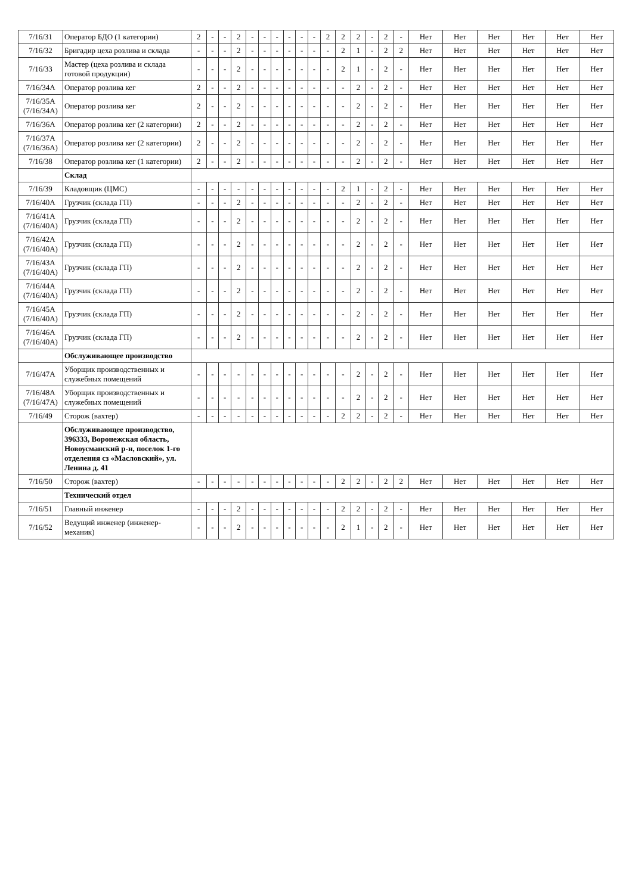| 7/16/31 | Оператор БДО (1 категории) | 2 | - | - | 2 | - | - | - | - | - | - | 2 | 2 | 2 | - | 2 | - | Нет | Нет | Нет | Нет | Нет | Нет |
| 7/16/32 | Бригадир цеха розлива и склада | - | - | - | 2 | - | - | - | - | - | - | - | 2 | 1 | - | 2 | 2 | Нет | Нет | Нет | Нет | Нет | Нет |
| 7/16/33 | Мастер (цеха розлива и склада готовой продукции) | - | - | - | 2 | - | - | - | - | - | - | - | 2 | 1 | - | 2 | - | Нет | Нет | Нет | Нет | Нет | Нет |
| 7/16/34А | Оператор розлива кег | 2 | - | - | 2 | - | - | - | - | - | - | - | - | 2 | - | 2 | - | Нет | Нет | Нет | Нет | Нет | Нет |
| 7/16/35А (7/16/34А) | Оператор розлива кег | 2 | - | - | 2 | - | - | - | - | - | - | - | - | 2 | - | 2 | - | Нет | Нет | Нет | Нет | Нет | Нет |
| 7/16/36А | Оператор розлива кег (2 категории) | 2 | - | - | 2 | - | - | - | - | - | - | - | - | 2 | - | 2 | - | Нет | Нет | Нет | Нет | Нет | Нет |
| 7/16/37А (7/16/36А) | Оператор розлива кег (2 категории) | 2 | - | - | 2 | - | - | - | - | - | - | - | - | 2 | - | 2 | - | Нет | Нет | Нет | Нет | Нет | Нет |
| 7/16/38 | Оператор розлива кег (1 категории) | 2 | - | - | 2 | - | - | - | - | - | - | - | - | 2 | - | 2 | - | Нет | Нет | Нет | Нет | Нет | Нет |
| | Склад | | | | | | | | | | | | | | | | | | | | | | |
| 7/16/39 | Кладовщик (ЦМС) | - | - | - | - | - | - | - | - | - | - | - | 2 | 1 | - | 2 | - | Нет | Нет | Нет | Нет | Нет | Нет |
| 7/16/40А | Грузчик (склада ГП) | - | - | - | 2 | - | - | - | - | - | - | - | - | 2 | - | 2 | - | Нет | Нет | Нет | Нет | Нет | Нет |
| 7/16/41А (7/16/40А) | Грузчик (склада ГП) | - | - | - | 2 | - | - | - | - | - | - | - | - | 2 | - | 2 | - | Нет | Нет | Нет | Нет | Нет | Нет |
| 7/16/42А (7/16/40А) | Грузчик (склада ГП) | - | - | - | 2 | - | - | - | - | - | - | - | - | 2 | - | 2 | - | Нет | Нет | Нет | Нет | Нет | Нет |
| 7/16/43А (7/16/40А) | Грузчик (склада ГП) | - | - | - | 2 | - | - | - | - | - | - | - | - | 2 | - | 2 | - | Нет | Нет | Нет | Нет | Нет | Нет |
| 7/16/44А (7/16/40А) | Грузчик (склада ГП) | - | - | - | 2 | - | - | - | - | - | - | - | - | 2 | - | 2 | - | Нет | Нет | Нет | Нет | Нет | Нет |
| 7/16/45А (7/16/40А) | Грузчик (склада ГП) | - | - | - | 2 | - | - | - | - | - | - | - | - | 2 | - | 2 | - | Нет | Нет | Нет | Нет | Нет | Нет |
| 7/16/46А (7/16/40А) | Грузчик (склада ГП) | - | - | - | 2 | - | - | - | - | - | - | - | - | 2 | - | 2 | - | Нет | Нет | Нет | Нет | Нет | Нет |
| | Обслуживающее производство | | | | | | | | | | | | | | | | | | | | | | |
| 7/16/47А | Уборщик производственных и служебных помещений | - | - | - | - | - | - | - | - | - | - | - | - | 2 | - | 2 | - | Нет | Нет | Нет | Нет | Нет | Нет |
| 7/16/48А (7/16/47А) | Уборщик производственных и служебных помещений | - | - | - | - | - | - | - | - | - | - | - | - | 2 | - | 2 | - | Нет | Нет | Нет | Нет | Нет | Нет |
| 7/16/49 | Сторож (вахтер) | - | - | - | - | - | - | - | - | - | - | - | 2 | 2 | - | 2 | - | Нет | Нет | Нет | Нет | Нет | Нет |
| | Обслуживающее производство, 396333, Воронежская область, Новоусманский р-н, поселок 1-го отделения сз «Масловский», ул. Ленина д. 41 | | | | | | | | | | | | | | | | | | | | | | |
| 7/16/50 | Сторож (вахтер) | - | - | - | - | - | - | - | - | - | - | - | 2 | 2 | - | 2 | 2 | Нет | Нет | Нет | Нет | Нет | Нет |
| | Технический отдел | | | | | | | | | | | | | | | | | | | | | | |
| 7/16/51 | Главный инженер | - | - | - | 2 | - | - | - | - | - | - | - | 2 | 2 | - | 2 | - | Нет | Нет | Нет | Нет | Нет | Нет |
| 7/16/52 | Ведущий инженер (инженер-механик) | - | - | - | 2 | - | - | - | - | - | - | - | 2 | 1 | - | 2 | - | Нет | Нет | Нет | Нет | Нет | Нет |